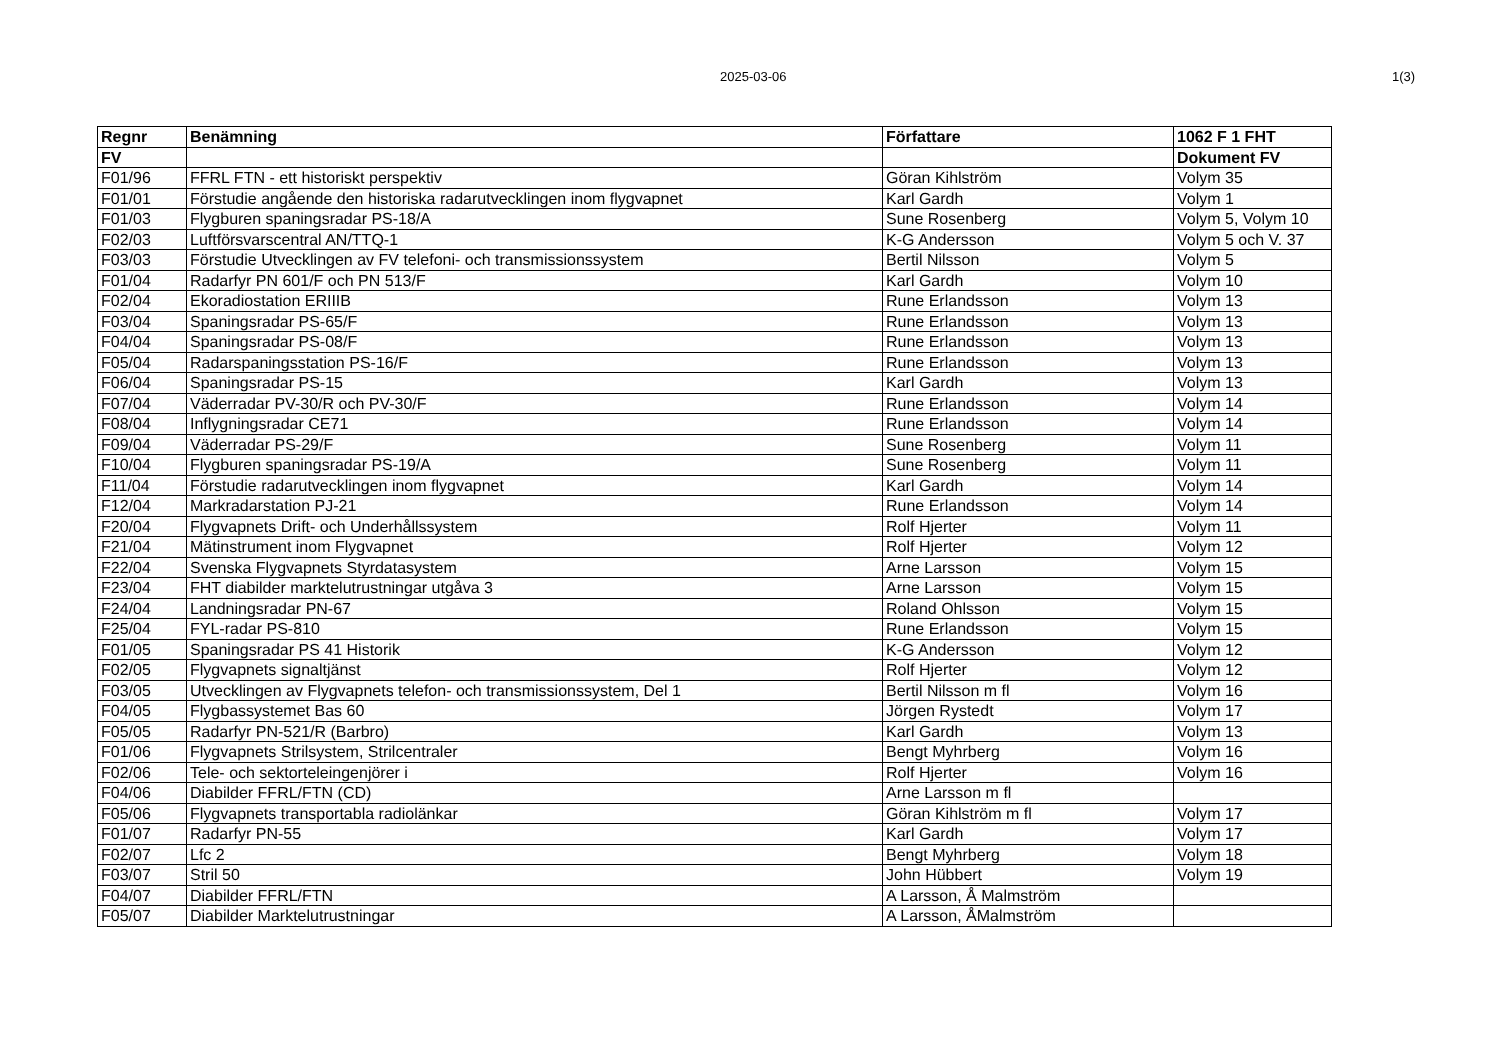2025-03-06 1(3)
| Regnr | Benämning | Författare | 1062 F 1 FHT |
| --- | --- | --- | --- |
| FV | | | Dokument FV |
| F01/96 | FFRL FTN - ett historiskt perspektiv | Göran Kihlström | Volym 35 |
| F01/01 | Förstudie angående den historiska radarutvecklingen inom flygvapnet | Karl Gardh | Volym 1 |
| F01/03 | Flygburen spaningsradar PS-18/A | Sune Rosenberg | Volym 5, Volym 10 |
| F02/03 | Luftförsvarscentral AN/TTQ-1 | K-G Andersson | Volym 5 och V. 37 |
| F03/03 | Förstudie Utvecklingen av FV telefoni- och transmissionssystem | Bertil Nilsson | Volym 5 |
| F01/04 | Radarfyr PN 601/F och PN 513/F | Karl Gardh | Volym 10 |
| F02/04 | Ekoradiostation ERIIIB | Rune Erlandsson | Volym 13 |
| F03/04 | Spaningsradar PS-65/F | Rune Erlandsson | Volym 13 |
| F04/04 | Spaningsradar PS-08/F | Rune Erlandsson | Volym 13 |
| F05/04 | Radarspaningsstation PS-16/F | Rune Erlandsson | Volym 13 |
| F06/04 | Spaningsradar PS-15 | Karl Gardh | Volym 13 |
| F07/04 | Väderradar PV-30/R och PV-30/F | Rune Erlandsson | Volym 14 |
| F08/04 | Inflygningsradar CE71 | Rune Erlandsson | Volym 14 |
| F09/04 | Väderradar PS-29/F | Sune Rosenberg | Volym 11 |
| F10/04 | Flygburen spaningsradar PS-19/A | Sune Rosenberg | Volym 11 |
| F11/04 | Förstudie radarutvecklingen inom flygvapnet | Karl Gardh | Volym 14 |
| F12/04 | Markradarstation PJ-21 | Rune Erlandsson | Volym 14 |
| F20/04 | Flygvapnets Drift- och Underhållssystem | Rolf Hjerter | Volym 11 |
| F21/04 | Mätinstrument inom Flygvapnet | Rolf Hjerter | Volym 12 |
| F22/04 | Svenska Flygvapnets Styrdatasystem | Arne Larsson | Volym 15 |
| F23/04 | FHT diabilder marktelutrustningar utgåva 3 | Arne Larsson | Volym 15 |
| F24/04 | Landningsradar PN-67 | Roland Ohlsson | Volym 15 |
| F25/04 | FYL-radar PS-810 | Rune Erlandsson | Volym 15 |
| F01/05 | Spaningsradar PS 41 Historik | K-G Andersson | Volym 12 |
| F02/05 | Flygvapnets signaltjänst | Rolf Hjerter | Volym 12 |
| F03/05 | Utvecklingen av Flygvapnets telefon- och transmissionssystem, Del 1 | Bertil Nilsson m fl | Volym 16 |
| F04/05 | Flygbassystemet Bas 60 | Jörgen Rystedt | Volym 17 |
| F05/05 | Radarfyr PN-521/R (Barbro) | Karl Gardh | Volym 13 |
| F01/06 | Flygvapnets Strilsystem, Strilcentraler | Bengt Myhrberg | Volym 16 |
| F02/06 | Tele- och sektorteleingenjörer i | Rolf Hjerter | Volym 16 |
| F04/06 | Diabilder FFRL/FTN (CD) | Arne Larsson m fl | |
| F05/06 | Flygvapnets transportabla radiolänkar | Göran Kihlström m fl | Volym 17 |
| F01/07 | Radarfyr PN-55 | Karl Gardh | Volym 17 |
| F02/07 | Lfc 2 | Bengt Myhrberg | Volym 18 |
| F03/07 | Stril 50 | John Hübbert | Volym 19 |
| F04/07 | Diabilder FFRL/FTN | A Larsson, Å Malmström | |
| F05/07 | Diabilder Marktelutrustningar | A Larsson, ÅMalmström | |